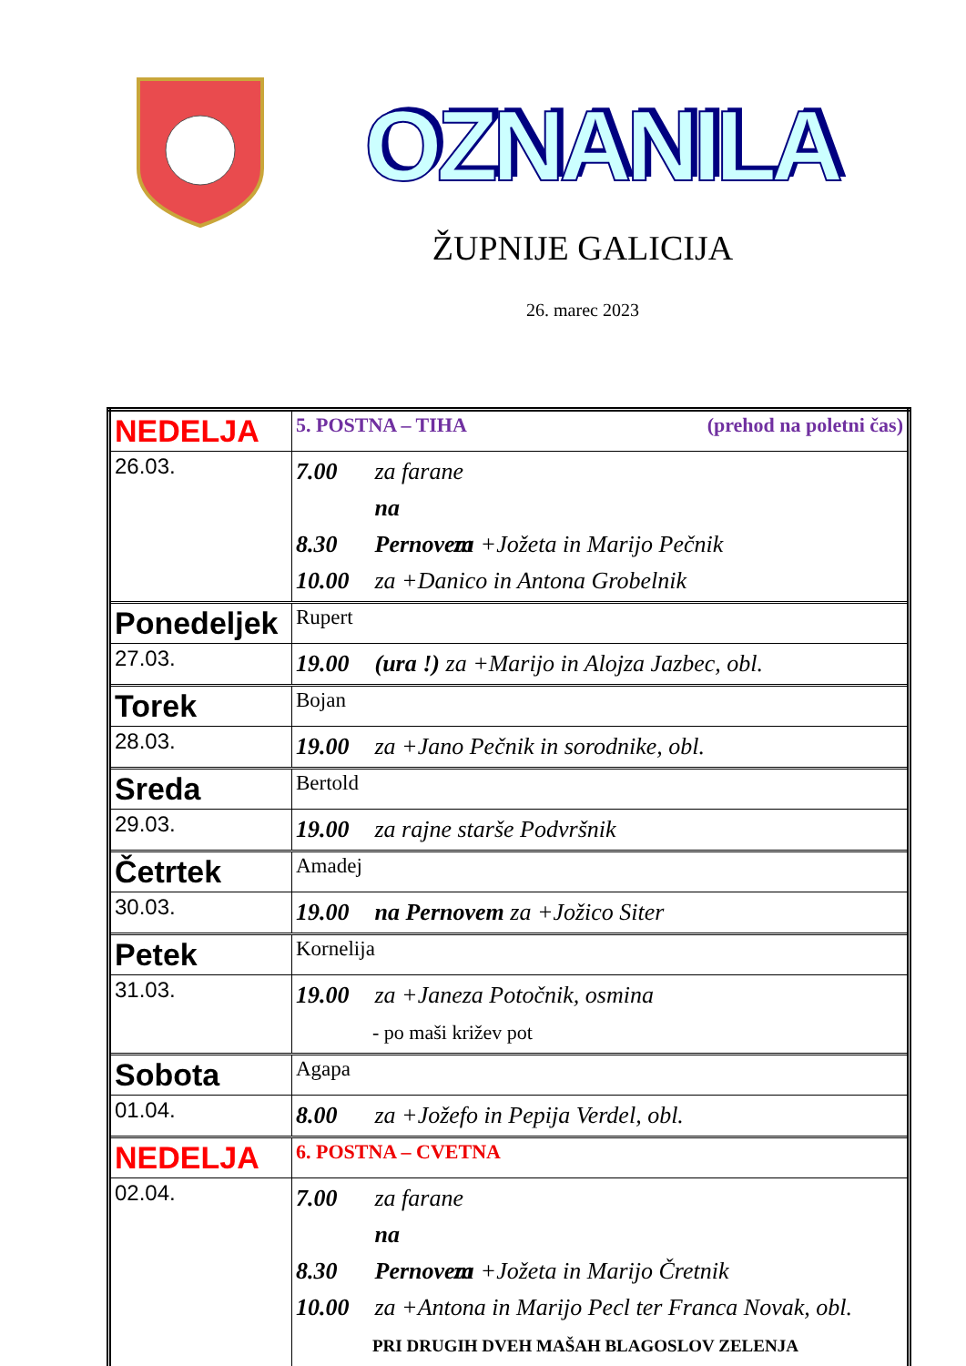OZNANILA
ŽUPNIJE GALICIJA
26. marec 2023
| NEDELJA | 5. POSTNA – TIHA (prehod na poletni čas) |
| 26.03. | 7.00 za farane 8.30 na Pernovem za +Jožeta in Marijo Pečnik 10.00 za +Danico in Antona Grobelnik |
| Ponedeljek | Rupert |
| 27.03. | 19.00 (ura !) za +Marijo in Alojza Jazbec, obl. |
| Torek | Bojan |
| 28.03. | 19.00 za +Jano Pečnik in sorodnike, obl. |
| Sreda | Bertold |
| 29.03. | 19.00 za rajne starše Podvršnik |
| Četrtek | Amadej |
| 30.03. | 19.00 na Pernovem za +Jožico Siter |
| Petek | Kornelija |
| 31.03. | 19.00 za +Janeza Potočnik, osmina - po maši križev pot |
| Sobota | Agapa |
| 01.04. | 8.00 za +Jožefo in Pepija Verdel, obl. |
| NEDELJA | 6. POSTNA – CVETNA |
| 02.04. | 7.00 za farane 8.30 na Pernovem za +Jožeta in Marijo Čretnik 10.00 za +Antona in Marijo Pecl ter Franca Novak, obl. PRI DRUGIH DVEH MAŠAH BLAGOSLOV ZELENJA |